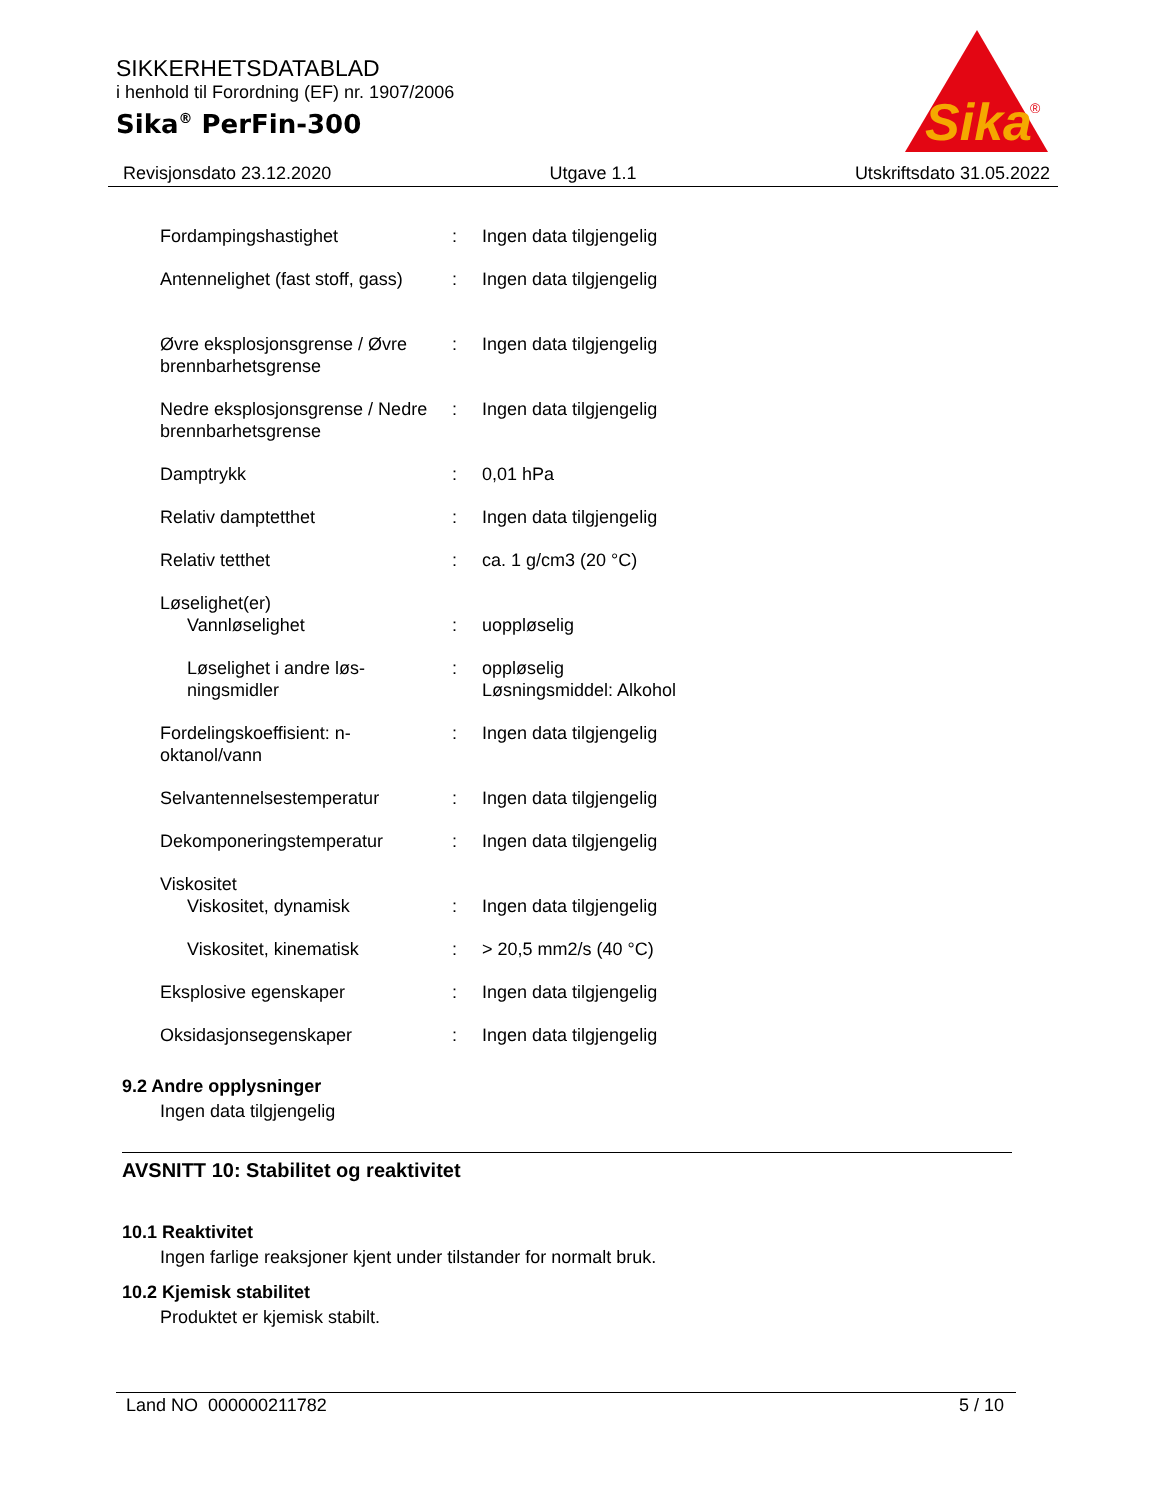SIKKERHETSDATABLAD
i henhold til Forordning (EF) nr. 1907/2006
Sika<sup>®</sup> PerFin-300
Sika
®
Revisjonsdato 23.12.2020 Utgave 1.1 Utskriftsdato 31.05.2022
| Fordampingshastighet | : | Ingen data tilgjengelig |
| Antennelighet (fast stoff, gass) | : | Ingen data tilgjengelig |
| Øvre eksplosjonsgrense / Øvre brennbarhetsgrense | : | Ingen data tilgjengelig |
| Nedre eksplosjonsgrense / Nedre brennbarhetsgrense | : | Ingen data tilgjengelig |
| Damptrykk | : | 0,01 hPa |
| Relativ damptetthet | : | Ingen data tilgjengelig |
| Relativ tetthet | : | ca. 1 g/cm3 (20 °C) |
| Løselighet(er) | | |
| Vannløselighet | : | uoppløselig |
| Løselighet i andre løs-ningsmidler | : | oppløselig Løsningsmiddel: Alkohol |
| Fordelingskoeffisient: n-oktanol/vann | : | Ingen data tilgjengelig |
| Selvantennelsestemperatur | : | Ingen data tilgjengelig |
| Dekomponeringstemperatur | : | Ingen data tilgjengelig |
| Viskositet | | |
| Viskositet, dynamisk | : | Ingen data tilgjengelig |
| Viskositet, kinematisk | : | > 20,5 mm2/s (40 °C) |
| Eksplosive egenskaper | : | Ingen data tilgjengelig |
| Oksidasjonsegenskaper | : | Ingen data tilgjengelig |
9.2 Andre opplysninger
Ingen data tilgjengelig
AVSNITT 10: Stabilitet og reaktivitet
10.1 Reaktivitet
Ingen farlige reaksjoner kjent under tilstander for normalt bruk.
10.2 Kjemisk stabilitet
Produktet er kjemisk stabilt.
Land NO 000000211782 5 / 10